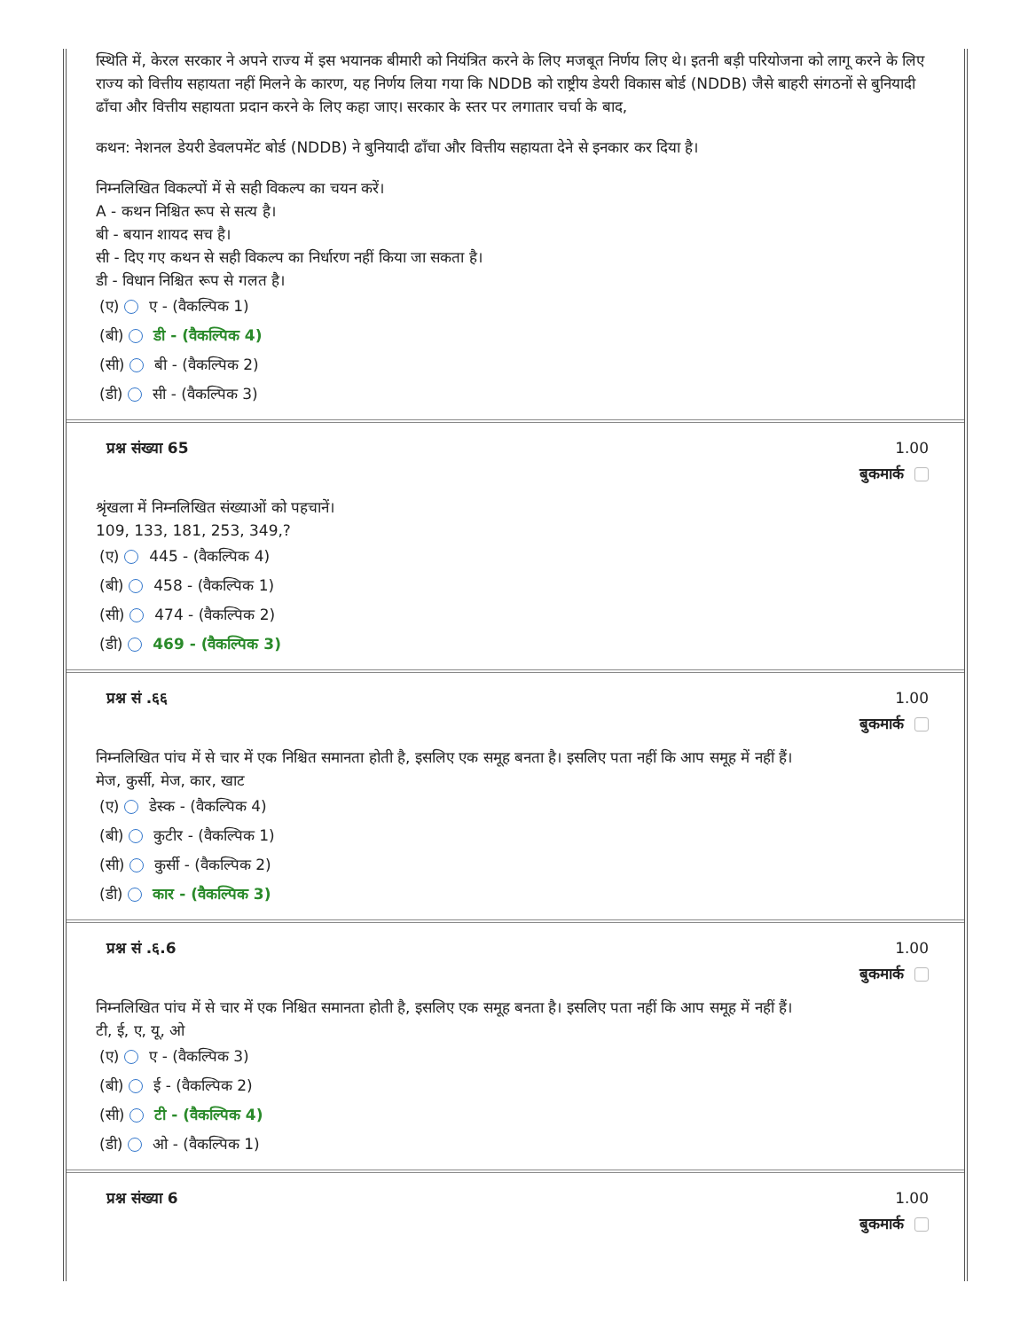स्थिति में, केरल सरकार ने अपने राज्य में इस भयानक बीमारी को नियंत्रित करने के लिए मजबूत निर्णय लिए थे। इतनी बड़ी परियोजना को लागू करने के लिए राज्य को वित्तीय सहायता नहीं मिलने के कारण, यह निर्णय लिया गया कि NDDB को राष्ट्रीय डेयरी विकास बोर्ड (NDDB) जैसे बाहरी संगठनों से बुनियादी ढाँचा और वित्तीय सहायता प्रदान करने के लिए कहा जाए। सरकार के स्तर पर लगातार चर्चा के बाद,
कथन: नेशनल डेयरी डेवलपमेंट बोर्ड (NDDB) ने बुनियादी ढाँचा और वित्तीय सहायता देने से इनकार कर दिया है।
निम्नलिखित विकल्पों में से सही विकल्प का चयन करें।
A - कथन निश्चित रूप से सत्य है।
बी - बयान शायद सच है।
सी - दिए गए कथन से सही विकल्प का निर्धारण नहीं किया जा सकता है।
डी - विधान निश्चित रूप से गलत है।
(ए) ए - (वैकल्पिक 1)
(बी) डी - (वैकल्पिक 4)
(सी) बी - (वैकल्पिक 2)
(डी) सी - (वैकल्पिक 3)
प्रश्न संख्या 65 1.00
बुकमार्क
श्रृंखला में निम्नलिखित संख्याओं को पहचानें।
109, 133, 181, 253, 349,?
(ए) 445 - (वैकल्पिक 4)
(बी) 458 - (वैकल्पिक 1)
(सी) 474 - (वैकल्पिक 2)
(डी) 469 - (वैकल्पिक 3)
प्रश्न सं .६६ 1.00
बुकमार्क
निम्नलिखित पांच में से चार में एक निश्चित समानता होती है, इसलिए एक समूह बनता है। इसलिए पता नहीं कि आप समूह में नहीं हैं।
मेज, कुर्सी, मेज, कार, खाट
(ए) डेस्क - (वैकल्पिक 4)
(बी) कुटीर - (वैकल्पिक 1)
(सी) कुर्सी - (वैकल्पिक 2)
(डी) कार - (वैकल्पिक 3)
प्रश्न सं .६.6 1.00
बुकमार्क
निम्नलिखित पांच में से चार में एक निश्चित समानता होती है, इसलिए एक समूह बनता है। इसलिए पता नहीं कि आप समूह में नहीं हैं।
टी, ई, ए, यू, ओ
(ए) ए - (वैकल्पिक 3)
(बी) ई - (वैकल्पिक 2)
(सी) टी - (वैकल्पिक 4)
(डी) ओ - (वैकल्पिक 1)
प्रश्न संख्या 6 1.00
बुकमार्क